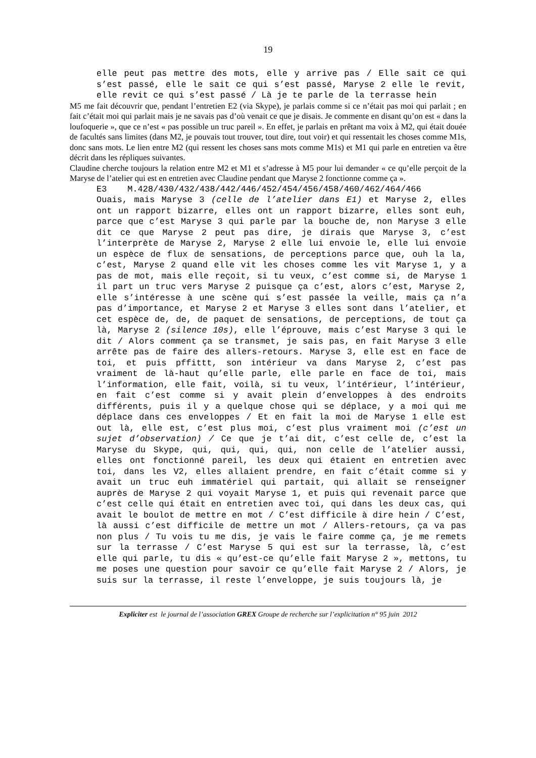19
elle peut pas mettre des mots, elle y arrive pas / Elle sait ce qui s’est passé, elle le sait ce qui s’est passé, Maryse 2 elle le revit, elle revit ce qui s’est passé / Là je te parle de la terrasse hein
M5 me fait découvrir que, pendant l’entretien E2 (via Skype), je parlais comme si ce n’était pas moi qui parlait ; en fait c’était moi qui parlait mais je ne savais pas d’où venait ce que je disais. Je commente en disant qu’on est « dans la loufoquerie », que ce n’est « pas possible un truc pareil ». En effet, je parlais en prêtant ma voix à M2, qui était douée de facultés sans limites (dans M2, je pouvais tout trouver, tout dire, tout voir) et qui ressentait les choses comme M1s, donc sans mots. Le lien entre M2 (qui ressent les choses sans mots comme M1s) et M1 qui parle en entretien va être décrit dans les répliques suivantes.
Claudine cherche toujours la relation entre M2 et M1 et s’adresse à M5 pour lui demander « ce qu’elle perçoit de la Maryse de l’atelier qui est en entretien avec Claudine pendant que Maryse 2 fonctionne comme ça ».
E3 M.428/430/432/438/442/446/452/454/456/458/460/462/464/466
Ouais, mais Maryse 3 (celle de l’atelier dans E1) et Maryse 2, elles ont un rapport bizarre, elles ont un rapport bizarre, elles sont euh, parce que c’est Maryse 3 qui parle par la bouche de, non Maryse 3 elle dit ce que Maryse 2 peut pas dire, je dirais que Maryse 3, c’est l’interprète de Maryse 2, Maryse 2 elle lui envoie le, elle lui envoie un espèce de flux de sensations, de perceptions parce que, ouh la la, c’est, Maryse 2 quand elle vit les choses comme les vit Maryse 1, y a pas de mot, mais elle reçoit, si tu veux, c’est comme si, de Maryse 1 il part un truc vers Maryse 2 puisque ça c’est, alors c’est, Maryse 2, elle s’intéresse à une scène qui s’est passée la veille, mais ça n’a pas d’importance, et Maryse 2 et Maryse 3 elles sont dans l’atelier, et cet espèce de, de, de paquet de sensations, de perceptions, de tout ça là, Maryse 2 (silence 10s), elle l’éprouve, mais c’est Maryse 3 qui le dit / Alors comment ça se transmet, je sais pas, en fait Maryse 3 elle arrête pas de faire des allers-retours. Maryse 3, elle est en face de toi, et puis pffittt, son intérieur va dans Maryse 2, c’est pas vraiment de là-haut qu’elle parle, elle parle en face de toi, mais l’information, elle fait, voilà, si tu veux, l’intérieur, l’intérieur, en fait c’est comme si y avait plein d’enveloppes à des endroits différents, puis il y a quelque chose qui se déplace, y a moi qui me déplace dans ces enveloppes / Et en fait la moi de Maryse 1 elle est out là, elle est, c’est plus moi, c’est plus vraiment moi (c’est un sujet d’observation) / Ce que je t’ai dit, c’est celle de, c’est la Maryse du Skype, qui, qui, qui, qui, non celle de l’atelier aussi, elles ont fonctionné pareil, les deux qui étaient en entretien avec toi, dans les V2, elles allaient prendre, en fait c’était comme si y avait un truc euh immatériel qui partait, qui allait se renseigner auprès de Maryse 2 qui voyait Maryse 1, et puis qui revenait parce que c’est celle qui était en entretien avec toi, qui dans les deux cas, qui avait le boulot de mettre en mot / C’est difficile à dire hein / C’est, là aussi c’est difficile de mettre un mot / Allers-retours, ça va pas non plus / Tu vois tu me dis, je vais le faire comme ça, je me remets sur la terrasse / C’est Maryse 5 qui est sur la terrasse, là, c’est elle qui parle, tu dis « qu’est-ce qu’elle fait Maryse 2 », mettons, tu me poses une question pour savoir ce qu’elle fait Maryse 2 / Alors, je suis sur la terrasse, il reste l’enveloppe, je suis toujours là, je
Expliciter est le journal de l’association GREX Groupe de recherche sur l’explicitation n° 95 juin 2012